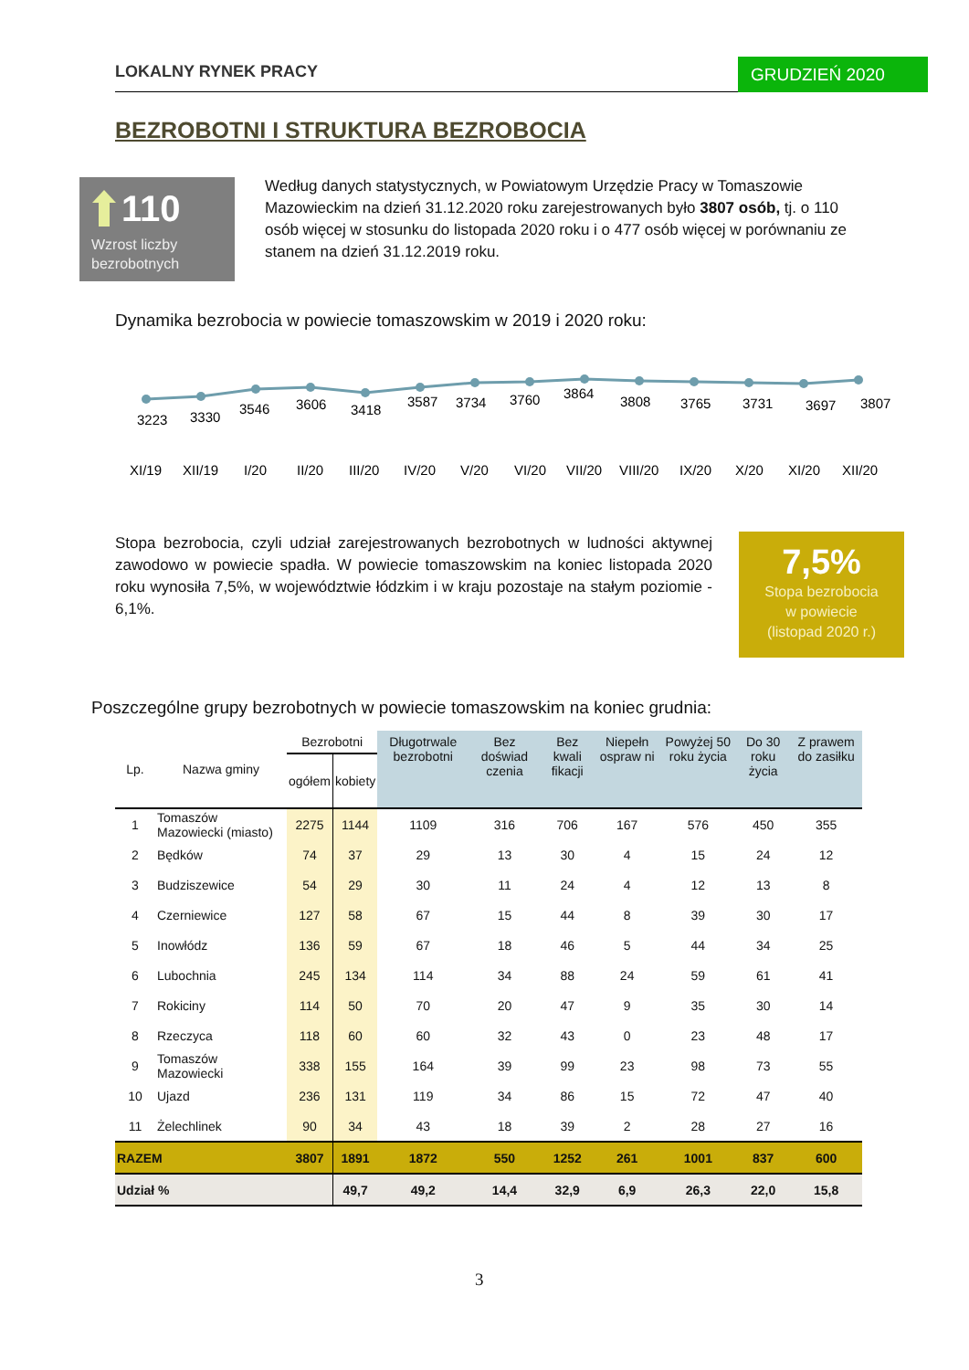LOKALNY RYNEK PRACY GRUDZIEŃ 2020
BEZROBOTNI I STRUKTURA BEZROBOCIA
110
Wzrost liczby
bezrobotnych
Według danych statystycznych, w Powiatowym Urzędzie Pracy w Tomaszowie Mazowieckim na dzień 31.12.2020 roku zarejestrowanych było 3807 osób, tj. o 110 osób więcej w stosunku do listopada 2020 roku i o 477 osób więcej w porównaniu ze stanem na dzień 31.12.2019 roku.
Dynamika bezrobocia w powiecie tomaszowskim w 2019 i 2020 roku:
3223
3330
3546
3606
3418
3587
3734
3760
3864
3808
3765
3731
3697
3807
XI/19
XII/19
I/20
II/20
III/20
IV/20
V/20
VI/20
VII/20
VIII/20
IX/20
X/20
XI/20
XII/20
Stopa bezrobocia, czyli udział zarejestrowanych bezrobotnych w ludności aktywnej zawodowo w powiecie spadła. W powiecie tomaszowskim na koniec listopada 2020 roku wynosiła 7,5%, w województwie łódzkim i w kraju pozostaje na stałym poziomie - 6,1%.
7,5%
Stopa bezrobocia
w powiecie
(listopad 2020 r.)
Poszczególne grupy bezrobotnych w powiecie tomaszowskim na koniec grudnia:
| Lp. | Nazwa gminy | Bezrobotni | | Długotrwale bezrobotni | Bez doświad czenia | Bez kwali fikacji | Niepełn ospraw ni | Powyżej 50 roku życia | Do 30 roku życia | Z prawem do zasiłku |
| --- | --- | --- | --- | --- | --- | --- | --- | --- | --- | --- |
| | | ogółem | kobiety | | | | | | | |
| 1 | Tomaszów Mazowiecki (miasto) | 2275 | 1144 | 1109 | 316 | 706 | 167 | 576 | 450 | 355 |
| 2 | Będków | 74 | 37 | 29 | 13 | 30 | 4 | 15 | 24 | 12 |
| 3 | Budziszewice | 54 | 29 | 30 | 11 | 24 | 4 | 12 | 13 | 8 |
| 4 | Czerniewice | 127 | 58 | 67 | 15 | 44 | 8 | 39 | 30 | 17 |
| 5 | Inowłódz | 136 | 59 | 67 | 18 | 46 | 5 | 44 | 34 | 25 |
| 6 | Lubochnia | 245 | 134 | 114 | 34 | 88 | 24 | 59 | 61 | 41 |
| 7 | Rokiciny | 114 | 50 | 70 | 20 | 47 | 9 | 35 | 30 | 14 |
| 8 | Rzeczyca | 118 | 60 | 60 | 32 | 43 | 0 | 23 | 48 | 17 |
| 9 | Tomaszów Mazowiecki | 338 | 155 | 164 | 39 | 99 | 23 | 98 | 73 | 55 |
| 10 | Ujazd | 236 | 131 | 119 | 34 | 86 | 15 | 72 | 47 | 40 |
| 11 | Żelechlinek | 90 | 34 | 43 | 18 | 39 | 2 | 28 | 27 | 16 |
| RAZEM | | 3807 | 1891 | 1872 | 550 | 1252 | 261 | 1001 | 837 | 600 |
| Udział % | | | 49,7 | 49,2 | 14,4 | 32,9 | 6,9 | 26,3 | 22,0 | 15,8 |
3